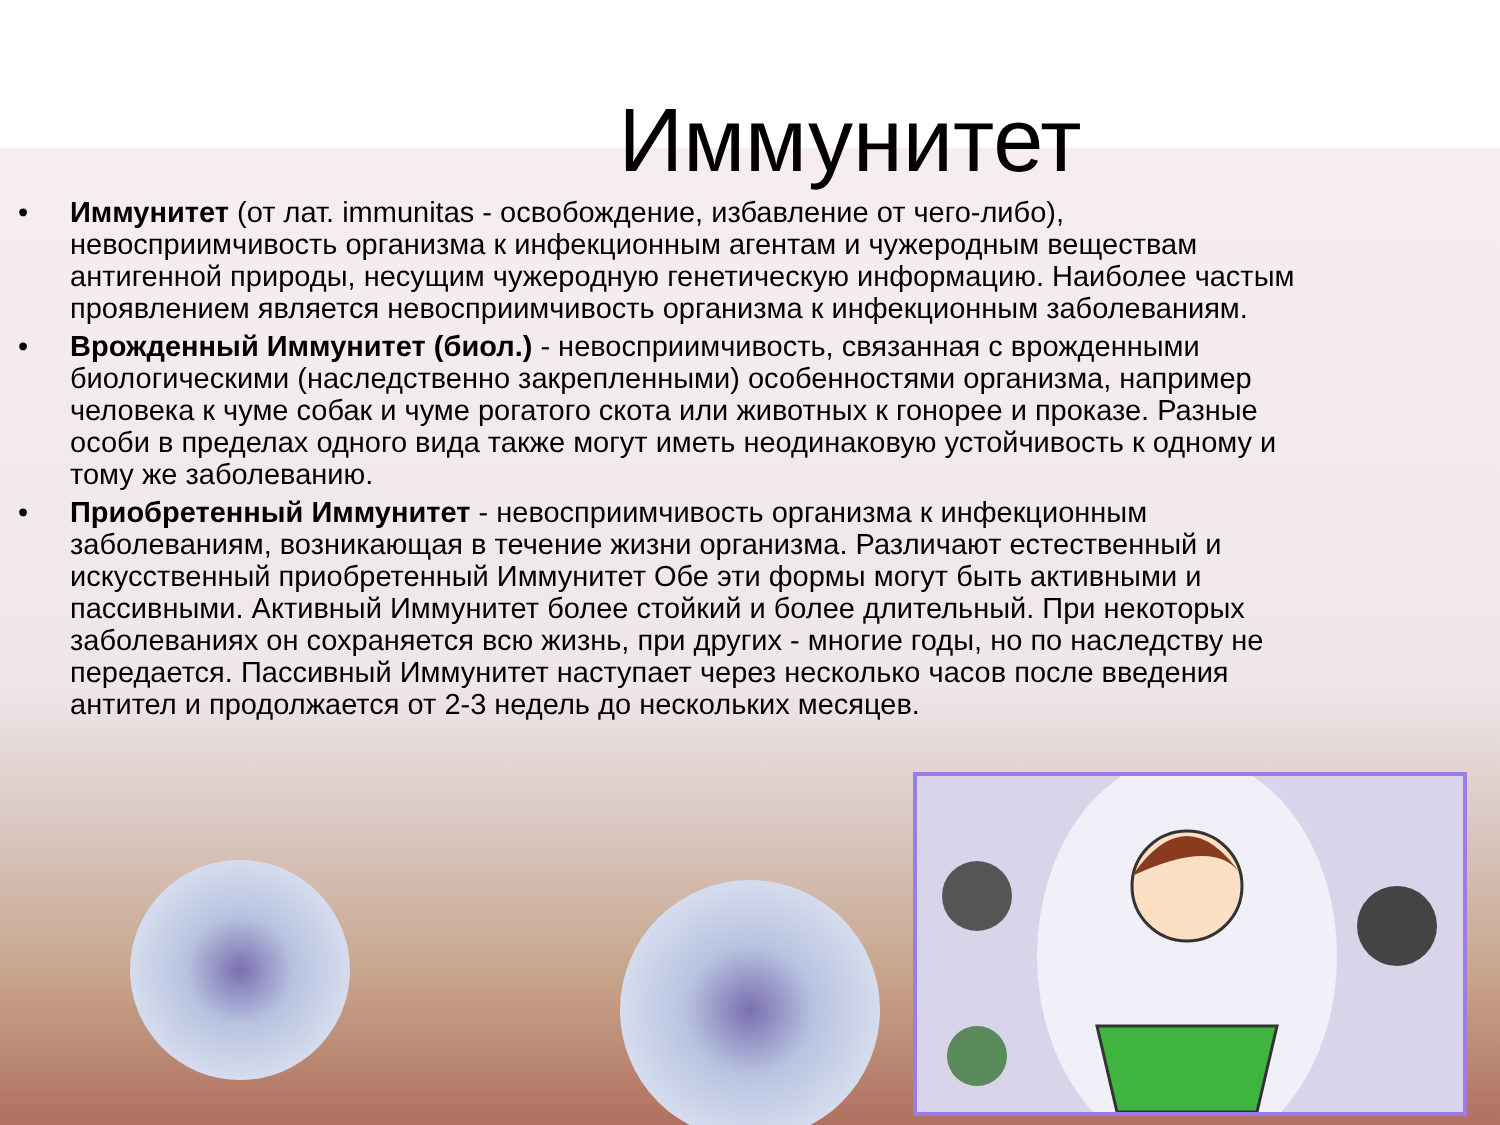Иммунитет
• Иммунитет (от лат. immunitas - освобождение, избавление от чего-либо), невосприимчивость организма к инфекционным агентам и чужеродным веществам антигенной природы, несущим чужеродную генетическую информацию. Наиболее частым проявлением является невосприимчивость организма к инфекционным заболеваниям.
• Врожденный Иммунитет (биол.) - невосприимчивость, связанная с врожденными биологическими (наследственно закрепленными) особенностями организма, например человека к чуме собак и чуме рогатого скота или животных к гонорее и проказе. Разные особи в пределах одного вида также могут иметь неодинаковую устойчивость к одному и тому же заболеванию.
• Приобретенный Иммунитет - невосприимчивость организма к инфекционным заболеваниям, возникающая в течение жизни организма. Различают естественный и искусственный приобретенный Иммунитет Обе эти формы могут быть активными и пассивными. Активный Иммунитет более стойкий и более длительный. При некоторых заболеваниях он сохраняется всю жизнь, при других - многие годы, но по наследству не передается. Пассивный Иммунитет наступает через несколько часов после введения антител и продолжается от 2-3 недель до нескольких месяцев.